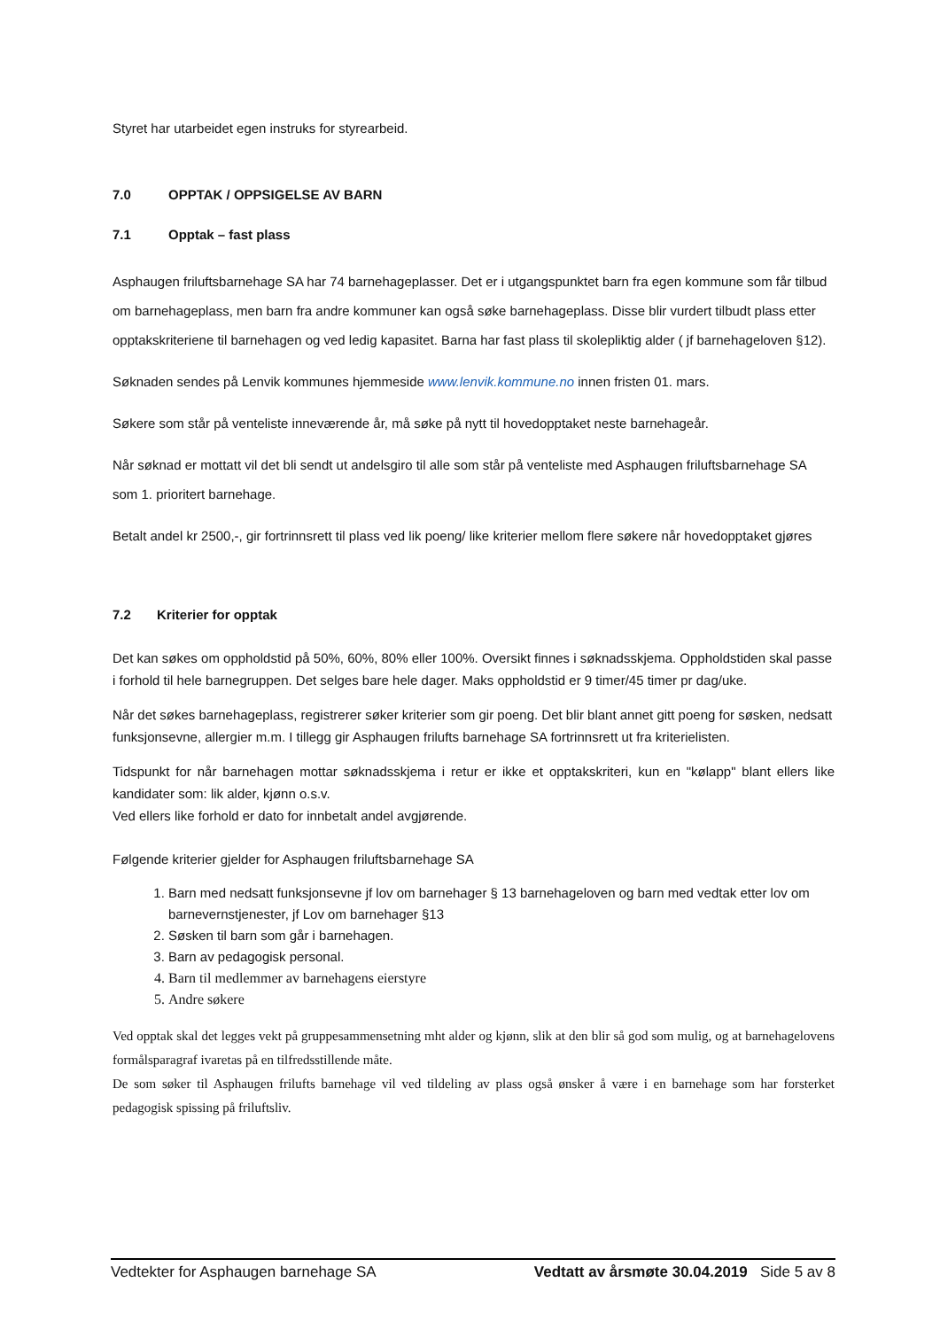Styret har utarbeidet egen instruks for styrearbeid.
7.0 OPPTAK / OPPSIGELSE AV BARN
7.1 Opptak – fast plass
Asphaugen friluftsbarnehage SA har 74 barnehageplasser. Det er i utgangspunktet barn fra egen kommune som får tilbud om barnehageplass, men barn fra andre kommuner kan også søke barnehageplass. Disse blir vurdert tilbudt plass etter opptakskriteriene til barnehagen og ved ledig kapasitet. Barna har fast plass til skolepliktig alder ( jf barnehageloven §12).
Søknaden sendes på Lenvik kommunes hjemmeside www.lenvik.kommune.no innen fristen 01. mars.
Søkere som står på venteliste inneværende år, må søke på nytt til hovedopptaket neste barnehageår.
Når søknad er mottatt vil det bli sendt ut andelsgiro til alle som står på venteliste med Asphaugen friluftsbarnehage SA som 1. prioritert barnehage.
Betalt andel kr 2500,-, gir fortrinnsrett til plass ved lik poeng/ like kriterier mellom flere søkere når hovedopptaket gjøres
7.2 Kriterier for opptak
Det kan søkes om oppholdstid på 50%, 60%, 80% eller 100%. Oversikt finnes i søknadsskjema. Oppholdstiden skal passe i forhold til hele barnegruppen. Det selges bare hele dager. Maks oppholdstid er 9 timer/45 timer pr dag/uke.
Når det søkes barnehageplass, registrerer søker kriterier som gir poeng. Det blir blant annet gitt poeng for søsken, nedsatt funksjonsevne, allergier m.m. I tillegg gir Asphaugen frilufts barnehage SA fortrinnsrett ut fra kriterielisten.
Tidspunkt for når barnehagen mottar søknadsskjema i retur er ikke et opptakskriteri, kun en "kølapp" blant ellers like kandidater som: lik alder, kjønn o.s.v.
Ved ellers like forhold er dato for innbetalt andel avgjørende.
Følgende kriterier gjelder for Asphaugen friluftsbarnehage SA
1. Barn med nedsatt funksjonsevne jf lov om barnehager § 13 barnehageloven og barn med vedtak etter lov om barnevernstjenester, jf Lov om barnehager §13
2. Søsken til barn som går i barnehagen.
3. Barn av pedagogisk personal.
4. Barn til medlemmer av barnehagens eierstyre
5. Andre søkere
Ved opptak skal det legges vekt på gruppesammensetning mht alder og kjønn, slik at den blir så god som mulig, og at barnehagelovens formålsparagraf ivaretas på en tilfredsstillende måte.
De som søker til Asphaugen frilufts barnehage vil ved tildeling av plass også ønsker å være i en barnehage som har forsterket pedagogisk spissing på friluftsliv.
Vedtekter for Asphaugen barnehage SA Vedtatt av årsmøte 30.04.2019 Side 5 av 8